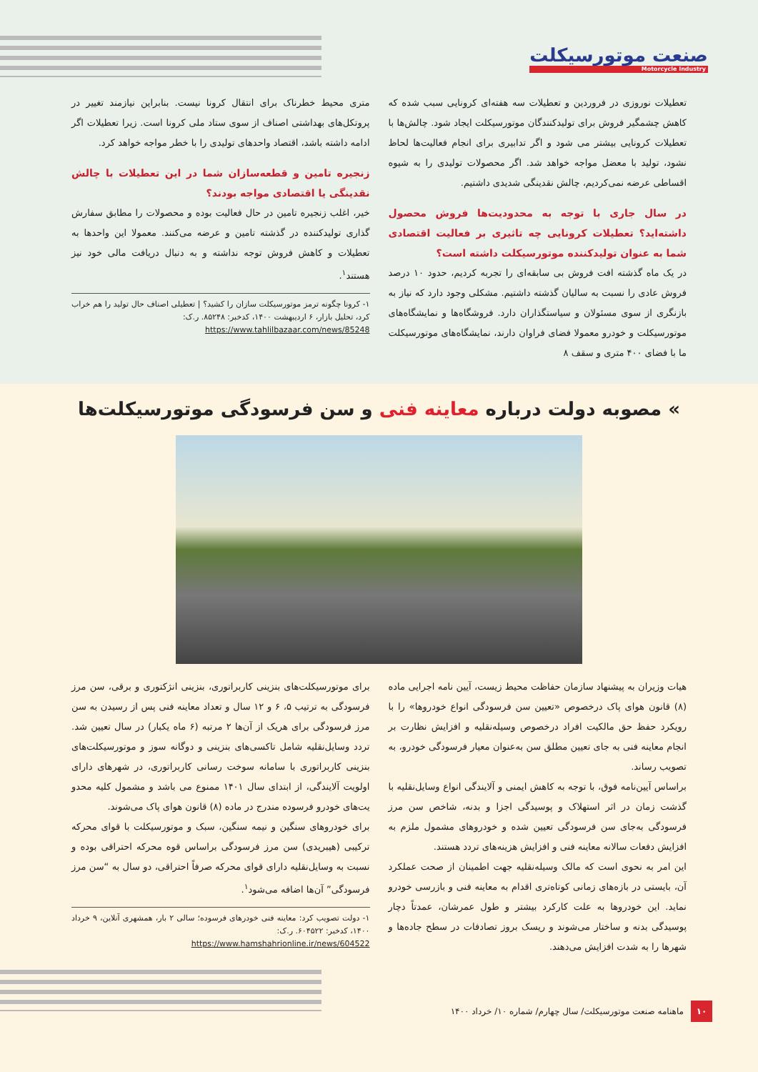صنعت موتورسیکلت
Motorcycle Industry
تعطیلات نوروزی در فروردین و تعطیلات سه هفته‌ای کرونایی سبب شده که کاهش چشمگیر فروش برای تولیدکنندگان موتورسیکلت ایجاد شود. چالش‌ها با تعطیلات کرونایی بیشتر می شود و اگر تدابیری برای انجام فعالیت‌ها لحاظ نشود، تولید با معضل مواجه خواهد شد. اگر محصولات تولیدی را به شیوه اقساطی عرضه نمی‌کردیم، چالش نقدینگی شدیدی داشتیم.
در سال جاری با توجه به محدودیت‌ها فروش محصول داشته‌اید؟ تعطیلات کرونایی چه تاثیری بر فعالیت اقتصادی شما به عنوان تولیدکننده موتورسیکلت داشته است؟
در یک ماه گذشته افت فروش بی سابقه‌ای را تجربه کردیم، حدود ۱۰ درصد فروش عادی را نسبت به سالیان گذشته داشتیم. مشکلی وجود دارد که نیاز به بازنگری از سوی مسئولان و سیاستگذاران دارد. فروشگاه‌ها و نمایشگاه‌های موتورسیکلت و خودرو معمولا فضای فراوان دارند، نمایشگاه‌های موتورسیکلت ما با فضای ۴۰۰ متری و سقف ۸
متری محیط خطرناک برای انتقال کرونا نیست. بنابراین نیازمند تغییر در پروتکل‌های بهداشتی اصناف از سوی ستاد ملی کرونا است. زیرا تعطیلات اگر ادامه داشته باشد، اقتصاد واحدهای تولیدی را با خطر مواجه خواهد کرد.
زنجیره تامین و قطعه‌سازان شما در این تعطیلات با چالش نقدینگی یا اقتصادی مواجه بودند؟
خیر، اغلب زنجیره تامین در حال فعالیت بوده و محصولات را مطابق سفارش گذاری تولیدکننده در گذشته تامین و عرضه می‌کنند. معمولا این واحدها به تعطیلات و کاهش فروش توجه نداشته و به دنبال دریافت مالی خود نیز هستند<sup>۱</sup>.
۱- کرونا چگونه ترمز موتورسیکلت سازان را کشید؟ | تعطیلی اصناف حال تولید را هم خراب کرد، تحلیل بازار، ۶ اردیبهشت ۱۴۰۰، کدخبر: ۸۵۲۴۸. ر.ک:
https://www.tahlilbazaar.com/news/85248
» مصوبه دولت درباره معاینه فنی و سن فرسودگی موتورسیکلت‌ها
هیات وزیران به پیشنهاد سازمان حفاظت محیط زیست، آیین نامه اجرایی ماده (۸) قانون هوای پاک درخصوص «تعیین سن فرسودگی انواع خودروها» را با رویکرد حفظ حق مالکیت افراد درخصوص وسیله‌نقلیه و افزایش نظارت بر انجام معاینه فنی به جای تعیین مطلق سن به‌عنوان معیار فرسودگی خودرو، به تصویب رساند.
براساس آیین‌نامه فوق، با توجه به کاهش ایمنی و آلایندگی انواع وسایل‌نقلیه با گذشت زمان در اثر استهلاک و پوسیدگی اجزا و بدنه، شاخص سن مرز فرسودگی به‌جای سن فرسودگی تعیین شده و خودروهای مشمول ملزم به افزایش دفعات سالانه معاینه فنی و افزایش هزینه‌های تردد هستند.
این امر به نحوی است که مالک وسیله‌نقلیه جهت اطمینان از صحت عملکرد آن، بایستی در بازه‌های زمانی کوتاه‌تری اقدام به معاینه فنی و بازرسی خودرو نماید. این خودروها به علت کارکرد بیشتر و طول عمرشان، عمدتاً دچار پوسیدگی بدنه و ساختار می‌شوند و ریسک بروز تصادفات در سطح جاده‌ها و شهرها را به شدت افزایش می‌دهند.
برای موتورسیکلت‌های بنزینی کاربراتوری، بنزینی انژکتوری و برقی، سن مرز فرسودگی به ترتیب ۵، ۶ و ۱۲ سال و تعداد معاینه فنی پس از رسیدن به سن مرز فرسودگی برای هریک از آن‌ها ۲ مرتبه (۶ ماه یکبار) در سال تعیین شد. تردد وسایل‌نقلیه شامل تاکسی‌های بنزینی و دوگانه سوز و موتورسیکلت‌های بنزینی کاربراتوری با سامانه سوخت رسانی کاربراتوری، در شهرهای دارای اولویت آلایندگی، از ابتدای سال ۱۴۰۱ ممنوع می باشد و مشمول کلیه محدو یت‌های خودرو فرسوده مندرج در ماده (۸) قانون هوای پاک می‌شوند.
برای خودروهای سنگین و نیمه سنگین، سبک و موتورسیکلت با قوای محرکه ترکیبی (هیبریدی) سن مرز فرسودگی براساس قوه محرکه احتراقی بوده و نسبت به وسایل‌نقلیه دارای قوای محرکه صرفاً احتراقی، دو سال به “سن مرز فرسودگی” آن‌ها اضافه می‌شود<sup>۱</sup>.
۱- دولت تصویب کرد: معاینه فنی خودرهای فرسوده؛ سالی ۲ بار، همشهری آنلاین، ۹ خرداد ۱۴۰۰، کدخبر: ۶۰۴۵۲۲. ر.ک:
https://www.hamshahrionline.ir/news/604522
۱۰ ماهنامه صنعت موتورسیکلت/ سال چهارم/ شماره ۱۰/ خرداد ۱۴۰۰